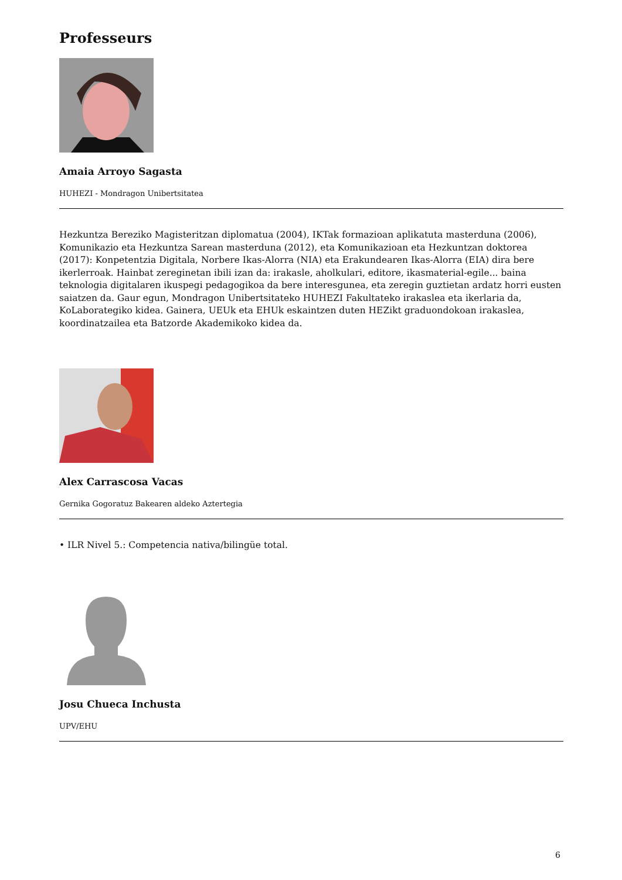Professeurs
Amaia Arroyo Sagasta
HUHEZI - Mondragon Unibertsitatea
Hezkuntza Bereziko Magisteritzan diplomatua (2004), IKTak formazioan aplikatuta masterduna (2006), Komunikazio eta Hezkuntza Sarean masterduna (2012), eta Komunikazioan eta Hezkuntzan doktorea (2017): Konpetentzia Digitala, Norbere Ikas-Alorra (NIA) eta Erakundearen Ikas-Alorra (EIA) dira bere ikerlerroak. Hainbat zereginetan ibili izan da: irakasle, aholkulari, editore, ikasmaterial-egile... baina teknologia digitalaren ikuspegi pedagogikoa da bere interesgunea, eta zeregin guztietan ardatz horri eusten saiatzen da. Gaur egun, Mondragon Unibertsitateko HUHEZI Fakultateko irakaslea eta ikerlaria da, KoLaborategiko kidea. Gainera, UEUk eta EHUk eskaintzen duten HEZikt graduondokoan irakaslea, koordinatzailea eta Batzorde Akademikoko kidea da.
Alex Carrascosa Vacas
Gernika Gogoratuz Bakearen aldeko Aztertegia
• ILR Nivel 5.: Competencia nativa/bilingüe total.
Josu Chueca Inchusta
UPV/EHU
6